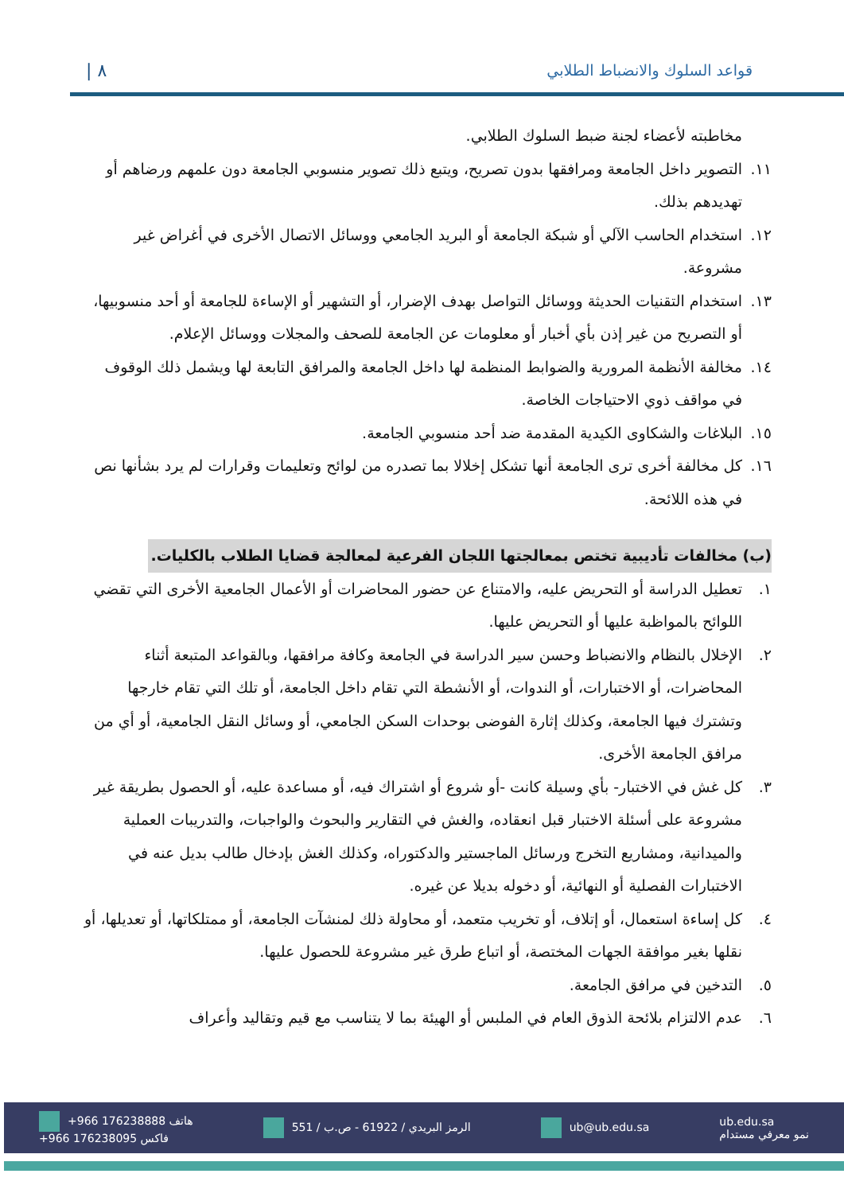قواعد السلوك والانضباط الطلابي ٨ |
مخاطبته لأعضاء لجنة ضبط السلوك الطلابي.
١١. التصوير داخل الجامعة ومرافقها بدون تصريح، ويتبع ذلك تصوير منسوبي الجامعة دون علمهم ورضاهم أو تهديدهم بذلك.
١٢. استخدام الحاسب الآلي أو شبكة الجامعة أو البريد الجامعي ووسائل الاتصال الأخرى في أغراض غير مشروعة.
١٣. استخدام التقنيات الحديثة ووسائل التواصل بهدف الإضرار، أو التشهير أو الإساءة للجامعة أو أحد منسوبيها، أو التصريح من غير إذن بأي أخبار أو معلومات عن الجامعة للصحف والمجلات ووسائل الإعلام.
١٤. مخالفة الأنظمة المرورية والضوابط المنظمة لها داخل الجامعة والمرافق التابعة لها ويشمل ذلك الوقوف في مواقف ذوي الاحتياجات الخاصة.
١٥. البلاغات والشكاوى الكيدية المقدمة ضد أحد منسوبي الجامعة.
١٦. كل مخالفة أخرى ترى الجامعة أنها تشكل إخلالا بما تصدره من لوائح وتعليمات وقرارات لم يرد بشأنها نص في هذه اللائحة.
(ب) مخالفات تأديبية تختص بمعالجتها اللجان الفرعية لمعالجة قضايا الطلاب بالكليات.
١. تعطيل الدراسة أو التحريض عليه، والامتناع عن حضور المحاضرات أو الأعمال الجامعية الأخرى التي تقضي اللوائح بالمواظبة عليها أو التحريض عليها.
٢. الإخلال بالنظام والانضباط وحسن سير الدراسة في الجامعة وكافة مرافقها، وبالقواعد المتبعة أثناء المحاضرات، أو الاختبارات، أو الندوات، أو الأنشطة التي تقام داخل الجامعة، أو تلك التي تقام خارجها وتشترك فيها الجامعة، وكذلك إثارة الفوضى بوحدات السكن الجامعي، أو وسائل النقل الجامعية، أو أي من مرافق الجامعة الأخرى.
٣. كل غش في الاختبار- بأي وسيلة كانت -أو شروع أو اشتراك فيه، أو مساعدة عليه، أو الحصول بطريقة غير مشروعة على أسئلة الاختبار قبل انعقاده، والغش في التقارير والبحوث والواجبات، والتدريبات العملية والميدانية، ومشاريع التخرج ورسائل الماجستير والدكتوراه، وكذلك الغش بإدخال طالب بديل عنه في الاختبارات الفصلية أو النهائية، أو دخوله بديلا عن غيره.
٤. كل إساءة استعمال، أو إتلاف، أو تخريب متعمد، أو محاولة ذلك لمنشآت الجامعة، أو ممتلكاتها، أو تعديلها، أو نقلها بغير موافقة الجهات المختصة، أو اتباع طرق غير مشروعة للحصول عليها.
٥. التدخين في مرافق الجامعة.
٦. عدم الالتزام بلائحة الذوق العام في الملبس أو الهيئة بما لا يتناسب مع قيم وتقاليد وأعراف
+966 176238888 هاتف
+966 176238095 فاكس 551 / الرمز البريدي / 61922 - ص.ب ub@ub.edu.sa ub.edu.sa
نمو معرفي مستدام